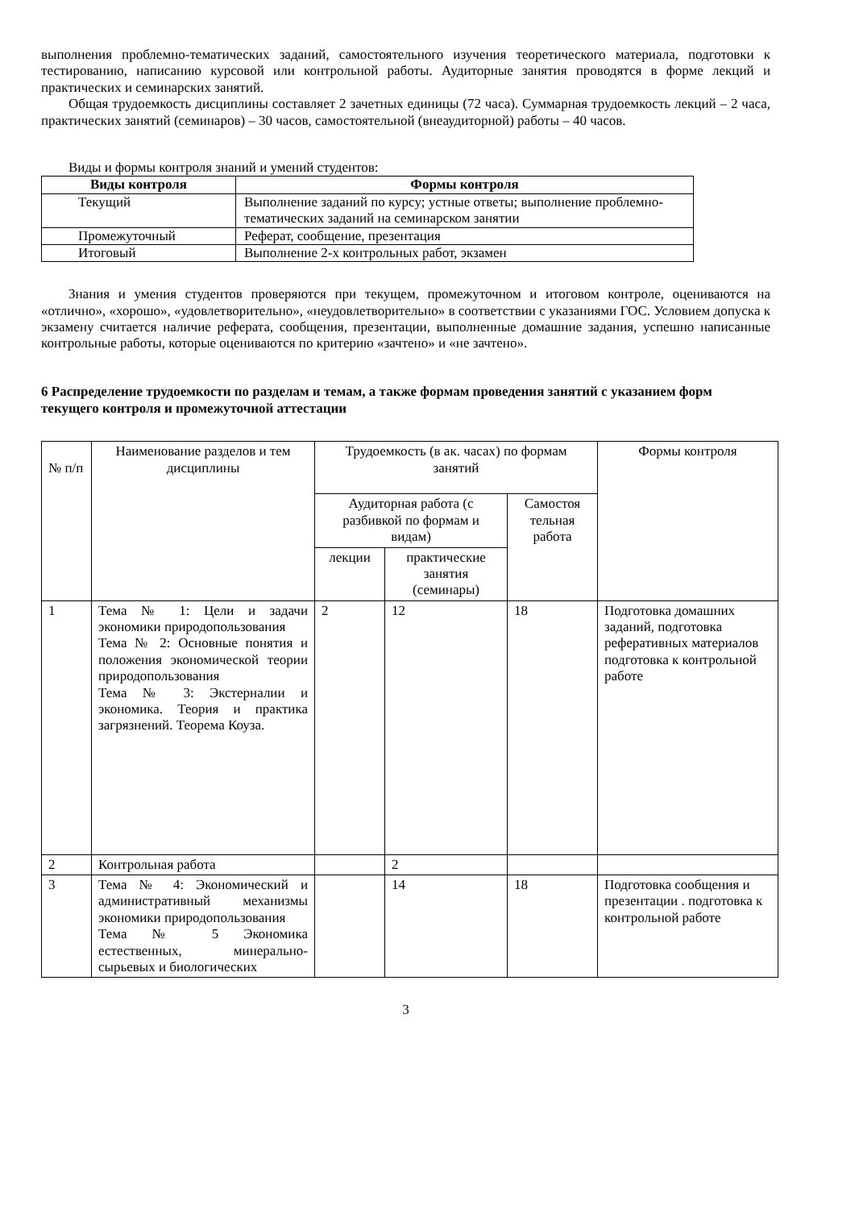выполнения проблемно-тематических заданий, самостоятельного изучения теоретического материала, подготовки к тестированию, написанию курсовой или контрольной работы. Аудиторные занятия проводятся в форме лекций и практических и семинарских занятий.
Общая трудоемкость дисциплины составляет 2 зачетных единицы (72 часа). Суммарная трудоемкость лекций – 2 часа, практических занятий (семинаров) – 30 часов, самостоятельной (внеаудиторной) работы – 40 часов.
Виды и формы контроля знаний и умений студентов:
| Виды контроля | Формы контроля |
| --- | --- |
| Текущий | Выполнение заданий по курсу; устные ответы; выполнение проблемно-тематических заданий на семинарском занятии |
| Промежуточный | Реферат, сообщение, презентация |
| Итоговый | Выполнение 2-х контрольных работ, экзамен |
Знания и умения студентов проверяются при текущем, промежуточном и итоговом контроле, оцениваются на «отлично», «хорошо», «удовлетворительно», «неудовлетворительно» в соответствии с указаниями ГОС. Условием допуска к экзамену считается наличие реферата, сообщения, презентации, выполненные домашние задания, успешно написанные контрольные работы, которые оцениваются по критерию «зачтено» и «не зачтено».
6 Распределение трудоемкости по разделам и темам, а также формам проведения занятий с указанием форм текущего контроля и промежуточной аттестации
| № п/п | Наименование разделов и тем дисциплины | Трудоемкость (в ак. часах) по формам занятий | | | Формы контроля |
| | | Аудиторная работа (с разбивкой по формам и видам) | | Самостоя тельная работа | |
| | | лекции | практические занятия (семинары) | | |
| 1 | Тема № 1: Цели и задачи экономики природопользования Тема № 2: Основные понятия и положения экономической теории природопользования Тема № 3: Экстерналии и экономика. Теория и практика загрязнений. Теорема Коуза. | 2 | 12 | 18 | Подготовка домашних заданий, подготовка реферативных материалов подготовка к контрольной работе |
| 2 | Контрольная работа | | 2 | | |
| 3 | Тема № 4: Экономический и административный механизмы экономики природопользования Тема № 5 Экономика естественных, минерально-сырьевых и биологических | | 14 | 18 | Подготовка сообщения и презентации . подготовка к контрольной работе |
3